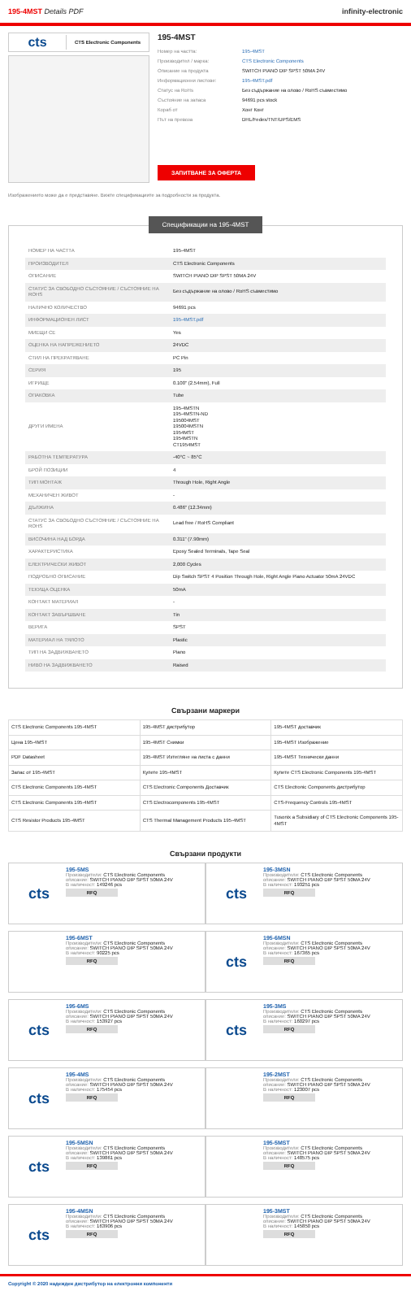195-4MST Details PDF infinity-electronic
cts CTS Electronic Components
195-4MST
Номер на частта: 195-4MST
Производител / марка: CTS Electronic Components
Описание на продукта SWITCH PIANO DIP SPST 50MA 24V
Информационни листове: 195-4MST.pdf
Статус на RoHs Без съдържание на олово / RoHS съвместимо
Състояние на запаса 94691 pcs stock
Кораб от Хонг Конг
Път на превоза DHL/Fedex/TNT/UPS/EMS
ЗАПИТВАНЕ ЗА ОФЕРТА
Изображението може да е представяне. Вижте спецификациите за подробности за продукта.
Спецификации на 195-4MST
| НОМЕР НА ЧАСТТА | 195-4MST |
| ПРОИЗВОДИТЕЛ | CTS Electronic Components |
| ОПИСАНИЕ | SWITCH PIANO DIP SPST 50MA 24V |
| СТАТУС ЗА СВОБОДНО СЪСТОЯНИЕ / СЪСТОЯНИЕ НА ROHS | Без съдържание на олово / RoHS съвместимо |
| НАЛИЧНО КОЛИЧЕСТВО | 94691 pcs |
| ИНФОРМАЦИОНЕН ЛИСТ | 195-4MST.pdf |
| МИЕЩИ СЕ | Yes |
| ОЦЕНКА НА НАПРЕЖЕНИЕТО | 24VDC |
| СТИЛ НА ПРЕКРАТЯВАНЕ | PC Pin |
| СЕРИЯ | 195 |
| ИГРИЩЕ | 0.100" (2.54mm), Full |
| ОПАКОВКА | Tube |
| ДРУГИ ИМЕНА | 195-4MSTN 195-4MSTN-ND 195004MST 195004MSTN 1954MST 1954MSTN CT1954MST |
| РАБОТНА ТЕМПЕРАТУРА | -40°C ~ 85°C |
| БРОЙ ПОЗИЦИИ | 4 |
| ТИП МОНТАЖ | Through Hole, Right Angle |
| МЕХАНИЧЕН ЖИВОТ | - |
| ДЪЛЖИНА | 0.486" (12.34mm) |
| СТАТУС ЗА СВОБОДНО СЪСТОЯНИЕ / СЪСТОЯНИЕ НА ROHS | Lead free / RoHS Compliant |
| ВИСОЧИНА НАД БОРДА | 0.311" (7.90mm) |
| ХАРАКТЕРИСТИКА | Epoxy Sealed Terminals, Tape Seal |
| ЕЛЕКТРИЧЕСКИ ЖИВОТ | 2,000 Cycles |
| ПОДРОБНО ОПИСАНИЕ | Dip Switch SPST 4 Position Through Hole, Right Angle Piano Actuator 50mA 24VDC |
| ТЕКУЩА ОЦЕНКА | 50mA |
| КОНТАКТ МАТЕРИАЛ | - |
| КОНТАКТ ЗАВЪРШВАНЕ | Tin |
| ВЕРИГА | SPST |
| МАТЕРИАЛ НА ТЯЛОТО | Plastic |
| ТИП НА ЗАДВИЖВАНЕТО | Piano |
| НИВО НА ЗАДВИЖВАНЕТО | Raised |
Свързани маркери
| CTS Electronic Components 195-4MST | 195-4MST дистрибутор | 195-4MST доставчик |
| Цена 195-4MST | 195-4MST Снимки | 195-4MST Изображение |
| PDF Datasheet | 195-4MST Изтегляне на листа с данни | 195-4MST Технически данни |
| Запас от 195-4MST | Купете 195-4MST | Купете CTS Electronic Components 195-4MST |
| CTS Electronic Components 195-4MST | CTS Electronic Components Доставчик | CTS Electronic Components дистрибутор |
| CTS Electronic Components 195-4MST | CTS Electrocomponents 195-4MST | CTS-Frequency Controls 195-4MST |
| CTS Resistor Products 195-4MST | CTS Thermal Management Products 195-4MST | Tusonix a Subsidiary of CTS Electronic Components 195-4MST |
Свързани продукти
cts
195-5MS
Производители: CTS Electronic Components
описание: SWITCH PIANO DIP SPST 50MA 24V
В наличност: 149246 pcs
RFQ
cts
195-3MSN
Производители: CTS Electronic Components
описание: SWITCH PIANO DIP SPST 50MA 24V
В наличност: 193251 pcs
RFQ
195-6MST
Производители: CTS Electronic Components
описание: SWITCH PIANO DIP SPST 50MA 24V
В наличност: 90225 pcs
RFQ
cts
195-6MSN
Производители: CTS Electronic Components
описание: SWITCH PIANO DIP SPST 50MA 24V
В наличност: 167365 pcs
RFQ
cts
195-6MS
Производители: CTS Electronic Components
описание: SWITCH PIANO DIP SPST 50MA 24V
В наличност: 153927 pcs
RFQ
cts
195-3MS
Производители: CTS Electronic Components
описание: SWITCH PIANO DIP SPST 50MA 24V
В наличност: 160297 pcs
RFQ
cts
195-4MS
Производители: CTS Electronic Components
описание: SWITCH PIANO DIP SPST 50MA 24V
В наличност: 175454 pcs
RFQ
195-2MST
Производители: CTS Electronic Components
описание: SWITCH PIANO DIP SPST 50MA 24V
В наличност: 123007 pcs
RFQ
cts
195-5MSN
Производители: CTS Electronic Components
описание: SWITCH PIANO DIP SPST 50MA 24V
В наличност: 139861 pcs
RFQ
195-5MST
Производители: CTS Electronic Components
описание: SWITCH PIANO DIP SPST 50MA 24V
В наличност: 148575 pcs
RFQ
cts
195-4MSN
Производители: CTS Electronic Components
описание: SWITCH PIANO DIP SPST 50MA 24V
В наличност: 163906 pcs
RFQ
195-3MST
Производители: CTS Electronic Components
описание: SWITCH PIANO DIP SPST 50MA 24V
В наличност: 145850 pcs
RFQ
Copyright © 2020 надежден дистрибутор на електронни компоненти